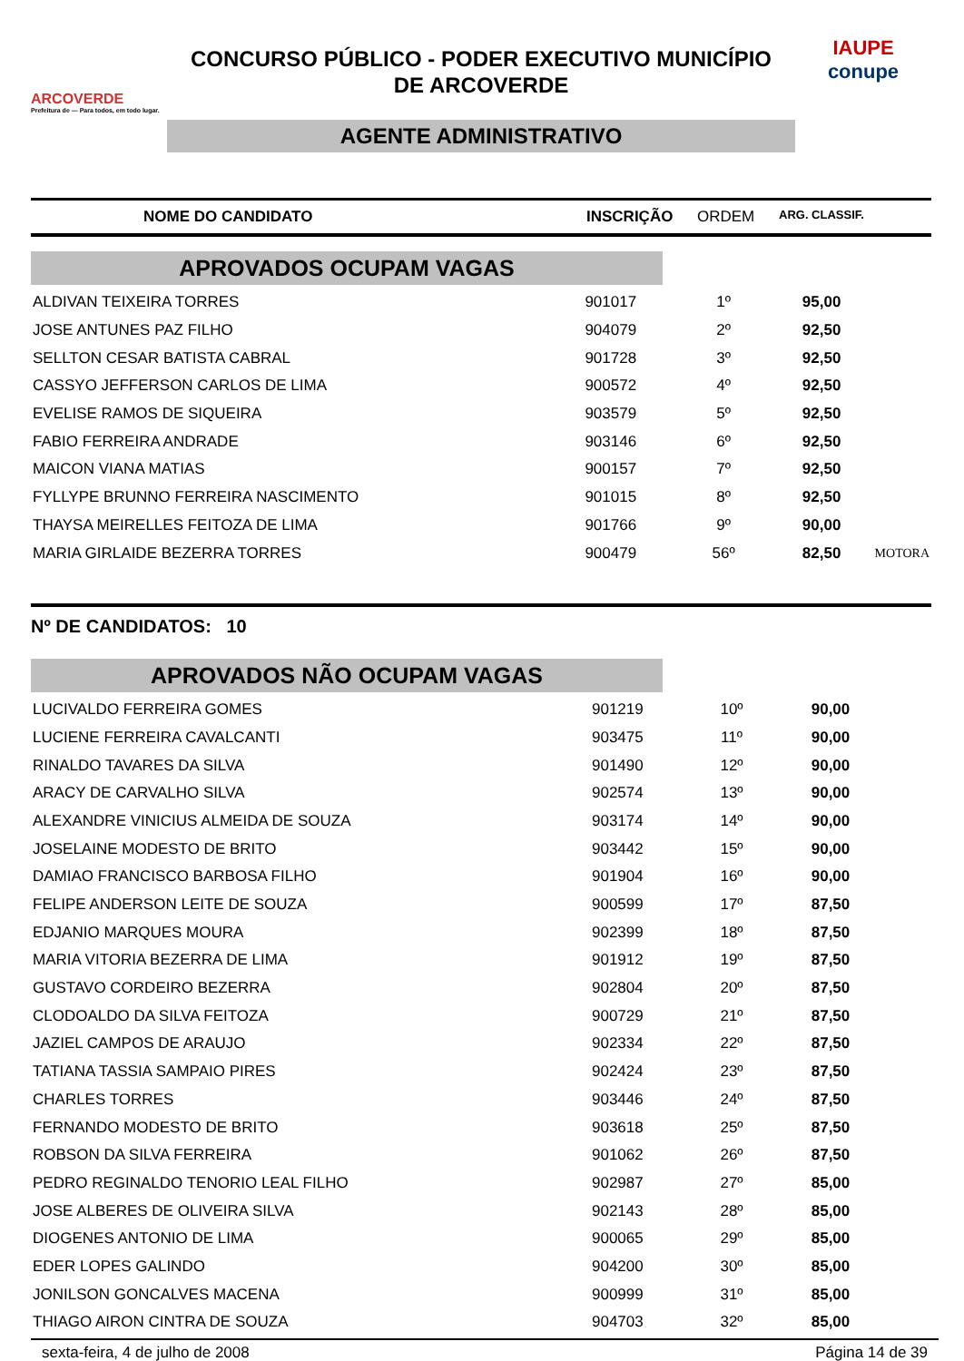ARCOVERDE
Prefeitura de — Para todos, em todo lugar.
CONCURSO PÚBLICO - PODER EXECUTIVO MUNICÍPIO
DE ARCOVERDE
AGENTE ADMINISTRATIVO
IAUPE
conupe
NOME DO CANDIDATO INSCRIÇÃO ORDEM
ARG. CLASSIF.
APROVADOS OCUPAM VAGAS
| ALDIVAN TEIXEIRA TORRES | 901017 | 1º | 95,00 | |
| JOSE ANTUNES PAZ FILHO | 904079 | 2º | 92,50 | |
| SELLTON CESAR BATISTA CABRAL | 901728 | 3º | 92,50 | |
| CASSYO JEFFERSON CARLOS DE LIMA | 900572 | 4º | 92,50 | |
| EVELISE RAMOS DE SIQUEIRA | 903579 | 5º | 92,50 | |
| FABIO FERREIRA ANDRADE | 903146 | 6º | 92,50 | |
| MAICON VIANA MATIAS | 900157 | 7º | 92,50 | |
| FYLLYPE BRUNNO FERREIRA NASCIMENTO | 901015 | 8º | 92,50 | |
| THAYSA MEIRELLES FEITOZA DE LIMA | 901766 | 9º | 90,00 | |
| MARIA GIRLAIDE BEZERRA TORRES | 900479 | 56º | 82,50 | MOTORA |
Nº DE CANDIDATOS: 10
APROVADOS NÃO OCUPAM VAGAS
| LUCIVALDO FERREIRA GOMES | 901219 | 10º | 90,00 | |
| LUCIENE FERREIRA CAVALCANTI | 903475 | 11º | 90,00 | |
| RINALDO TAVARES DA SILVA | 901490 | 12º | 90,00 | |
| ARACY DE CARVALHO SILVA | 902574 | 13º | 90,00 | |
| ALEXANDRE VINICIUS ALMEIDA DE SOUZA | 903174 | 14º | 90,00 | |
| JOSELAINE MODESTO DE BRITO | 903442 | 15º | 90,00 | |
| DAMIAO FRANCISCO BARBOSA FILHO | 901904 | 16º | 90,00 | |
| FELIPE ANDERSON LEITE DE SOUZA | 900599 | 17º | 87,50 | |
| EDJANIO MARQUES MOURA | 902399 | 18º | 87,50 | |
| MARIA VITORIA BEZERRA DE LIMA | 901912 | 19º | 87,50 | |
| GUSTAVO CORDEIRO BEZERRA | 902804 | 20º | 87,50 | |
| CLODOALDO DA SILVA FEITOZA | 900729 | 21º | 87,50 | |
| JAZIEL CAMPOS DE ARAUJO | 902334 | 22º | 87,50 | |
| TATIANA TASSIA SAMPAIO PIRES | 902424 | 23º | 87,50 | |
| CHARLES TORRES | 903446 | 24º | 87,50 | |
| FERNANDO MODESTO DE BRITO | 903618 | 25º | 87,50 | |
| ROBSON DA SILVA FERREIRA | 901062 | 26º | 87,50 | |
| PEDRO REGINALDO TENORIO LEAL FILHO | 902987 | 27º | 85,00 | |
| JOSE ALBERES DE OLIVEIRA SILVA | 902143 | 28º | 85,00 | |
| DIOGENES ANTONIO DE LIMA | 900065 | 29º | 85,00 | |
| EDER LOPES GALINDO | 904200 | 30º | 85,00 | |
| JONILSON GONCALVES MACENA | 900999 | 31º | 85,00 | |
| THIAGO AIRON CINTRA DE SOUZA | 904703 | 32º | 85,00 | |
sexta-feira, 4 de julho de 2008 Página 14 de 39